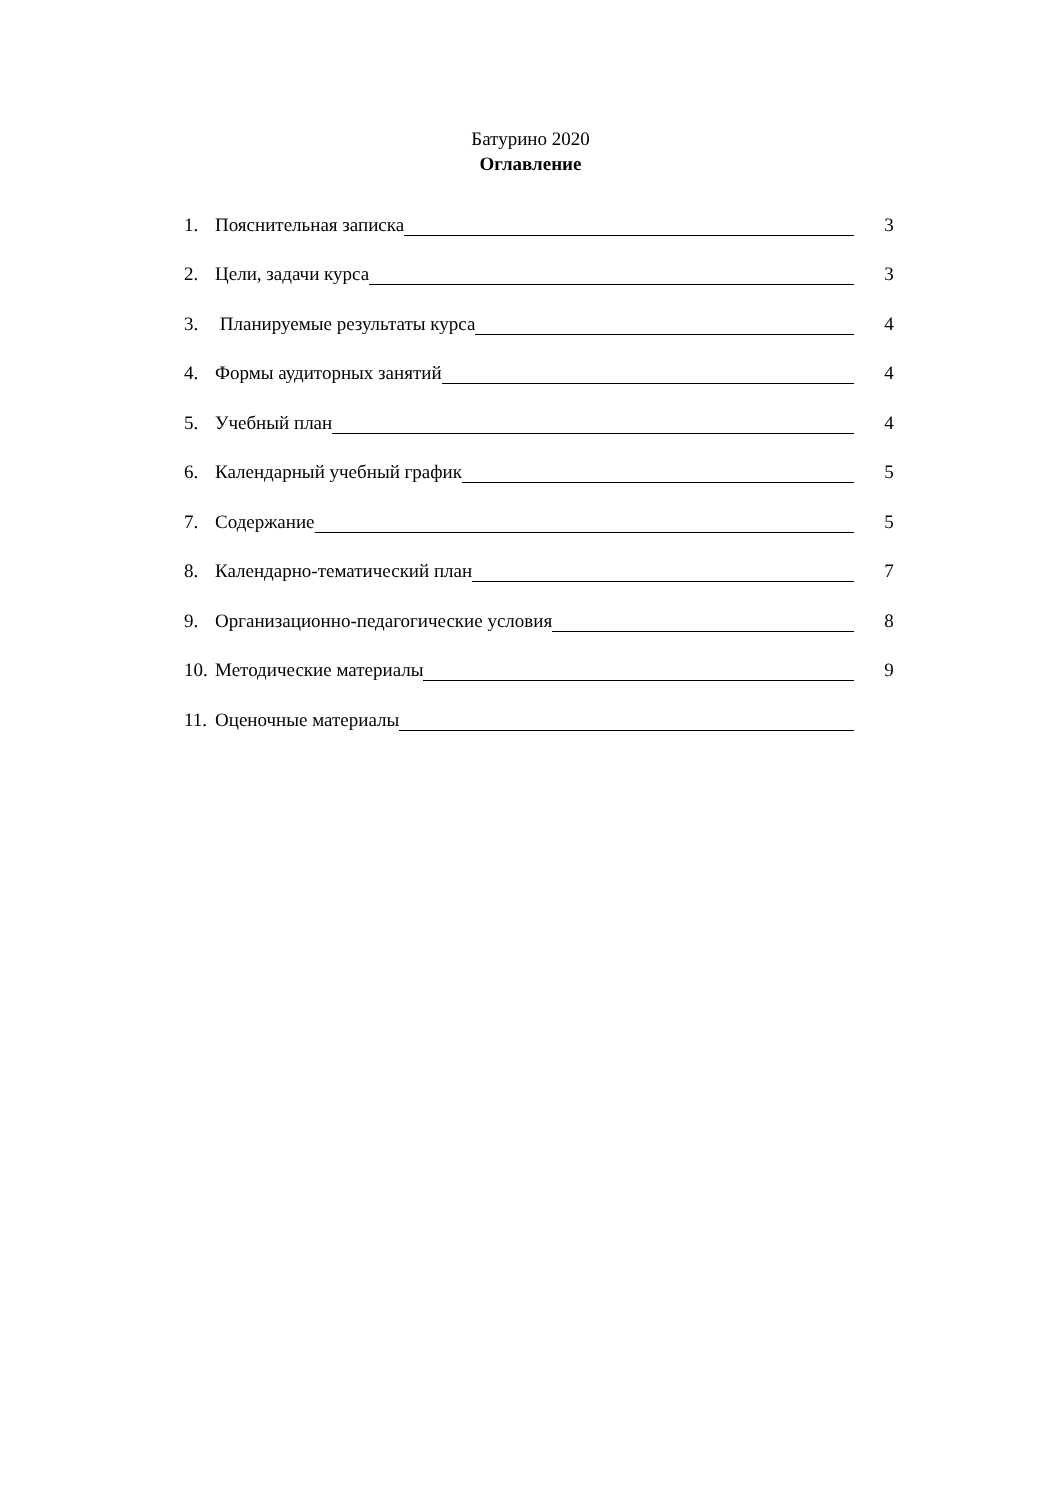Батурино 2020
Оглавление
1. Пояснительная записка 3
2. Цели, задачи курса 3
3. Планируемые результаты курса 4
4. Формы аудиторных занятий 4
5. Учебный план 4
6. Календарный учебный график 5
7. Содержание 5
8. Календарно-тематический план 7
9. Организационно-педагогические условия 8
10. Методические материалы 9
11. Оценочные материалы